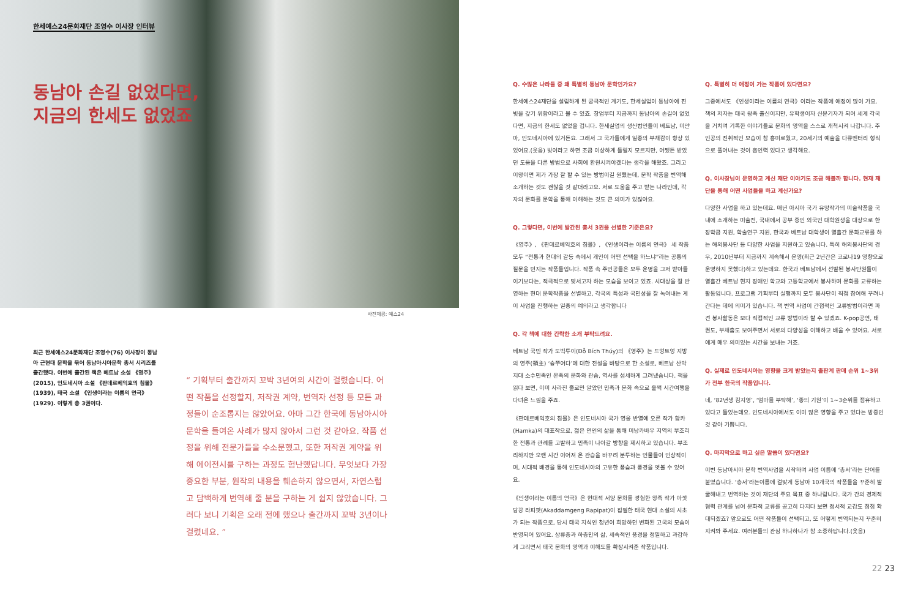한세예스24문화재단 조영수 이사장 인터뷰
동남아 손길 없었다면,
지금의 한세도 없었죠
사진제공: 예스24
최근 한세예스24문화재단 조영수(76) 이사장이 동남아 근현대 문학을 묶어 동남아시아문학 총서 시리즈를 출간했다. 이번에 출간된 책은 베트남 소설 《영주》(2015), 인도네시아 소설 《판데르베익호의 침몰》(1939), 태국 소설 《인생이라는 이름의 연극》(1929). 이렇게 총 3권이다.
“ 기획부터 출간까지 꼬박 3년여의 시간이 걸렸습니다. 어떤 작품을 선정할지, 저작권 계약, 번역자 선정 등 모든 과정들이 순조롭지는 않았어요. 아마 그간 한국에 동남아시아 문학을 들여온 사례가 많지 않아서 그런 것 같아요. 작품 선정을 위해 전문가들을 수소문했고, 또한 저작권 계약을 위해 에이전시를 구하는 과정도 험난했답니다. 무엇보다 가장 중요한 부분, 원작의 내용을 훼손하지 않으면서, 자연스럽고 담백하게 번역해 줄 분을 구하는 게 쉽지 않았습니다. 그러다 보니 기획은 오래 전에 했으나 출간까지 꼬박 3년이나 걸렸네요. ”
Q. 수많은 나라들 중 왜 특별히 동남아 문학인가요?
한세예스24재단을 설립하게 된 궁극적인 계기도, 한세실업이 동남아에 진 빚을 갚기 위함이라고 볼 수 있죠. 창업부터 지금까지 동남아의 손길이 없었다면, 지금의 한세도 없었을 겁니다. 한세실업의 생산법인들이 베트남, 미얀마, 인도네시아에 있거든요. 그래서 그 국가들에게 일종의 부채감이 항상 있었어요.(웃음) 빚이라고 하면 조금 이상하게 들릴지 모르지만, 어쨌든 받았던 도움을 다른 방법으로 사회에 환원시켜야겠다는 생각을 해왔죠. 그리고 이왕이면 제가 가장 잘 할 수 있는 방법이길 원했는데, 문학 작품을 번역해 소개하는 것도 괜찮을 것 같더라고요. 서로 도움을 주고 받는 나라인데, 각자의 문화를 문학을 통해 이해하는 것도 큰 의미가 있잖아요.
Q. 그렇다면, 이번에 발간된 총서 3권을 선별한 기준은요?
《영주》, 《판데르베익호의 침몰》, 《인생이라는 이름의 연극》 세 작품 모두 “전통과 현대의 갈등 속에서 개인이 어떤 선택을 하느냐”라는 공통의 질문을 던지는 작품들입니다. 작품 속 주인공들은 모두 운명을 그저 받아들이기보다는, 적극적으로 맞서고자 하는 모습을 보이고 있죠. 시대상을 잘 반영하는 현대 문학작품을 선별하고, 각국의 특성과 국민성을 잘 녹여내는 게 이 사업을 진행하는 일종의 예의라고 생각합니다
Q. 각 책에 대한 간략한 소개 부탁드려요.
베트남 국민 작가 도빅투이(Đỗ Bích Thúy)의 《영주》는 드엉트엉 지방의 영주(領主) ‘숑쭈어다’에 대한 전설을 바탕으로 한 소설로, 베트남 산악지대 소수민족인 몬족의 문화와 관습, 역사를 섬세하게 그려냈습니다. 책을 읽다 보면, 이미 사라진 줄로만 알았던 민족과 문화 속으로 훌쩍 시간여행을 다녀온 느낌을 주죠.
《판데르베익호의 침몰》은 인도네시아 국가 영웅 반열에 오른 작가 함카(Hamka)의 대표작으로, 젊은 연인의 삶을 통해 미낭카바우 지역의 부조리한 전통과 관례를 고발하고 민족이 나아갈 방향을 제시하고 있습니다. 부조리하지만 오랜 시간 이어져 온 관습을 바꾸려 분투하는 인물들이 인상적이며, 시대적 배경을 통해 인도네시아의 고유한 풍습과 풍경을 엿볼 수 있어요.
《인생이라는 이름의 연극》은 현대적 서양 문화를 경험한 왕족 작가 아깟담끙 라피팟(Akaddamgeng Rapipat)이 집필한 태국 현대 소설의 시초가 되는 작품으로, 당시 태국 지식인 청년이 희망하던 변화된 고국의 모습이 반영되어 있어요. 상류층과 하층민의 삶, 세속적인 풍경을 정밀하고 과감하게 그리면서 태국 문화의 영역과 이해도를 확장시켜준 작품입니다.
Q. 특별히 더 애정이 가는 작품이 있다면요?
그중에서도 《인생이라는 이름의 연극》이라는 작품에 애정이 많이 가요. 책의 저자는 태국 왕족 출신이지만, 유학생이자 신문기자가 되어 세계 각국을 거치며 기록한 이야기들로 문화의 영역을 스스로 개척시켜 나갑니다. 주인공의 진취적인 모습이 참 흥미로웠고, 20세기의 예술을 다큐멘터리 형식으로 풀어내는 것이 흡인력 있다고 생각해요.
Q. 이사장님이 운영하고 계신 재단 이야기도 조금 해볼까 합니다. 현재 재단을 통해 어떤 사업들을 하고 계신가요?
다양한 사업을 하고 있는데요. 매년 아시아 국가 유망작가의 미술작품을 국내에 소개하는 미술전, 국내에서 공부 중인 외국인 대학원생을 대상으로 한 장학금 지원, 학술연구 지원, 한국과 베트남 대학생이 열흘간 문화교류를 하는 해외봉사단 등 다양한 사업을 지원하고 있습니다. 특히 해외봉사단의 경우, 2010년부터 지금까지 계속해서 운영(최근 2년간은 코로나19 영향으로 운영하지 못했다)하고 있는데요. 한국과 베트남에서 선발된 봉사단원들이 열흘간 베트남 현지 장애인 학교와 고등학교에서 봉사하며 문화를 교류하는 활동입니다. 프로그램 기획부터 실행까지 모두 봉사단이 직접 참여해 꾸려나간다는 데에 의미가 있습니다. 책 번역 사업이 간접적인 교류방법이라면 파견 봉사활동은 보다 직접적인 교류 방법이라 할 수 있겠죠. K-pop공연, 태권도, 부채춤도 보여주면서 서로의 다양성을 이해하고 배울 수 있어요. 서로에게 매우 의미있는 시간을 보내는 거죠.
Q. 실제로 인도네시아는 영향을 크게 받았는지 출판계 판매 순위 1~3위가 전부 한국의 작품입니다.
네, ‘82년생 김지영’, ‘엄마를 부탁해’, ‘종의 기원’이 1~3순위를 점유하고 있다고 들었는데요. 인도네시아에서도 이미 많은 영향을 주고 있다는 방증인 것 같아 기쁩니다.
Q. 마지막으로 하고 싶은 말씀이 있다면요?
이번 동남아시아 문학 번역사업을 시작하며 사업 이름에 ‘총서’라는 단어를 붙였습니다. ‘총서’라는이름에 걸맞게 동남아 10개국의 작품들을 꾸준히 발굴해내고 번역하는 것이 재단의 주요 목표 중 하나랍니다. 국가 간의 경제적 협력 관계를 넘어 문화적 교류를 공고히 다지다 보면 정서적 교감도 점점 확대되겠죠? 앞으로도 어떤 작품들이 선택되고, 또 어떻게 번역되는지 꾸준히 지켜봐 주세요. 여러분들의 관심 하나하나가 참 소중하답니다.(웃음)
22 23